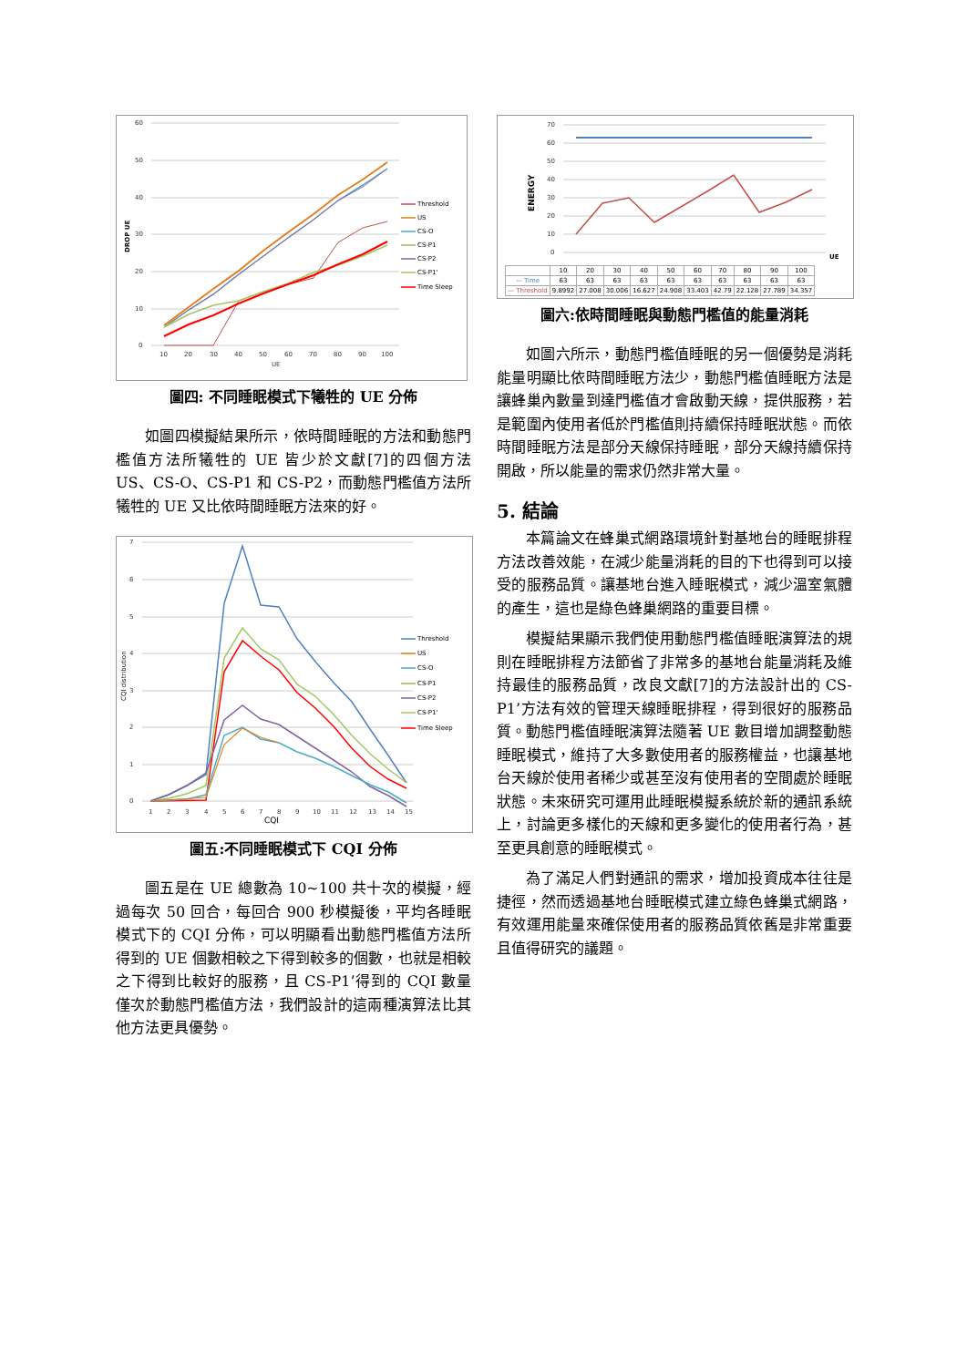60
50
40
30
20
10
0
10
20
30
40
50
60
70
80
90
100
UE
DROP UE
Threshold
US
CS-O
CS-P1
CS-P2
CS-P1'
Time Sleep
圖四: 不同睡眠模式下犧牲的 UE 分佈
如圖四模擬結果所示，依時間睡眠的方法和動態門檻值方法所犧牲的 UE 皆少於文獻[7]的四個方法 US、CS-O、CS-P1 和 CS-P2，而動態門檻值方法所犧牲的 UE 又比依時間睡眠方法來的好。
7
6
5
4
3
2
1
0
1
2
3
4
5
6
7
8
9
10
11
12
13
14
15
CQI
CQI distribution
Threshold
US
CS-O
CS-P1
CS-P2
CS-P1'
Time Sleep
圖五:不同睡眠模式下 CQI 分佈
圖五是在 UE 總數為 10~100 共十次的模擬，經過每次 50 回合，每回合 900 秒模擬後，平均各睡眠模式下的 CQI 分佈，可以明顯看出動態門檻值方法所得到的 UE 個數相較之下得到較多的個數，也就是相較之下得到比較好的服務，且 CS-P1’得到的 CQI 數量僅次於動態門檻值方法，我們設計的這兩種演算法比其他方法更具優勢。
70
60
50
40
30
20
10
0
ENERGY
UE
| | 10 | 20 | 30 | 40 | 50 | 60 | 70 | 80 | 90 | 100 |
| --- | --- | --- | --- | --- | --- | --- | --- | --- | --- | --- |
| — Time | 63 | 63 | 63 | 63 | 63 | 63 | 63 | 63 | 63 | 63 |
| — Threshold | 9.8992 | 27.008 | 30.006 | 16.627 | 24.908 | 33.403 | 42.79 | 22.128 | 27.789 | 34.357 |
圖六:依時間睡眠與動態門檻值的能量消耗
如圖六所示，動態門檻值睡眠的另一個優勢是消耗能量明顯比依時間睡眠方法少，動態門檻值睡眠方法是讓蜂巢內數量到達門檻值才會啟動天線，提供服務，若是範圍內使用者低於門檻值則持續保持睡眠狀態。而依時間睡眠方法是部分天線保持睡眠，部分天線持續保持開啟，所以能量的需求仍然非常大量。
5. 結論
本篇論文在蜂巢式網路環境針對基地台的睡眠排程方法改善效能，在減少能量消耗的目的下也得到可以接受的服務品質。讓基地台進入睡眠模式，減少溫室氣體的產生，這也是綠色蜂巢網路的重要目標。
模擬結果顯示我們使用動態門檻值睡眠演算法的規則在睡眠排程方法節省了非常多的基地台能量消耗及維持最佳的服務品質，改良文獻[7]的方法設計出的 CS-P1’方法有效的管理天線睡眠排程，得到很好的服務品質。動態門檻值睡眠演算法隨著 UE 數目增加調整動態睡眠模式，維持了大多數使用者的服務權益，也讓基地台天線於使用者稀少或甚至沒有使用者的空間處於睡眠狀態。未來研究可運用此睡眠模擬系統於新的通訊系統上，討論更多樣化的天線和更多變化的使用者行為，甚至更具創意的睡眠模式。
為了滿足人們對通訊的需求，增加投資成本往往是捷徑，然而透過基地台睡眠模式建立綠色蜂巢式網路，有效運用能量來確保使用者的服務品質依舊是非常重要且值得研究的議題。